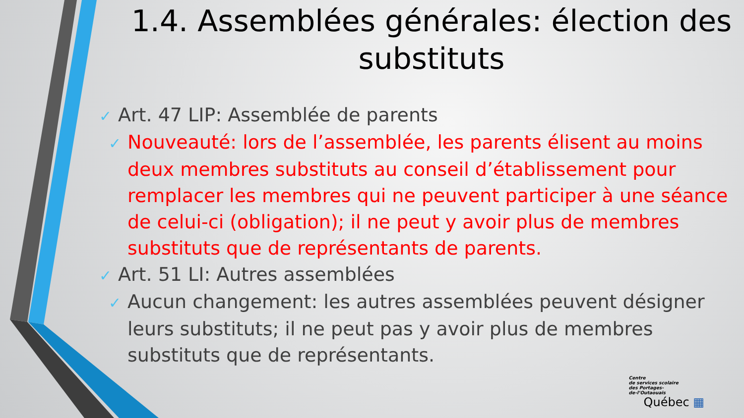1.4. Assemblées générales: élection des substituts
✓ Art. 47 LIP: Assemblée de parents
✓ Nouveauté: lors de l’assemblée, les parents élisent au moins deux membres substituts au conseil d’établissement pour remplacer les membres qui ne peuvent participer à une séance de celui-ci (obligation); il ne peut y avoir plus de membres substituts que de représentants de parents.
✓ Art. 51 LI: Autres assemblées
✓ Aucun changement: les autres assemblées peuvent désigner leurs substituts; il ne peut pas y avoir plus de membres substituts que de représentants.
Centre
de services scolaire
des Portages-
de-l’Outaouais
Québec ▦